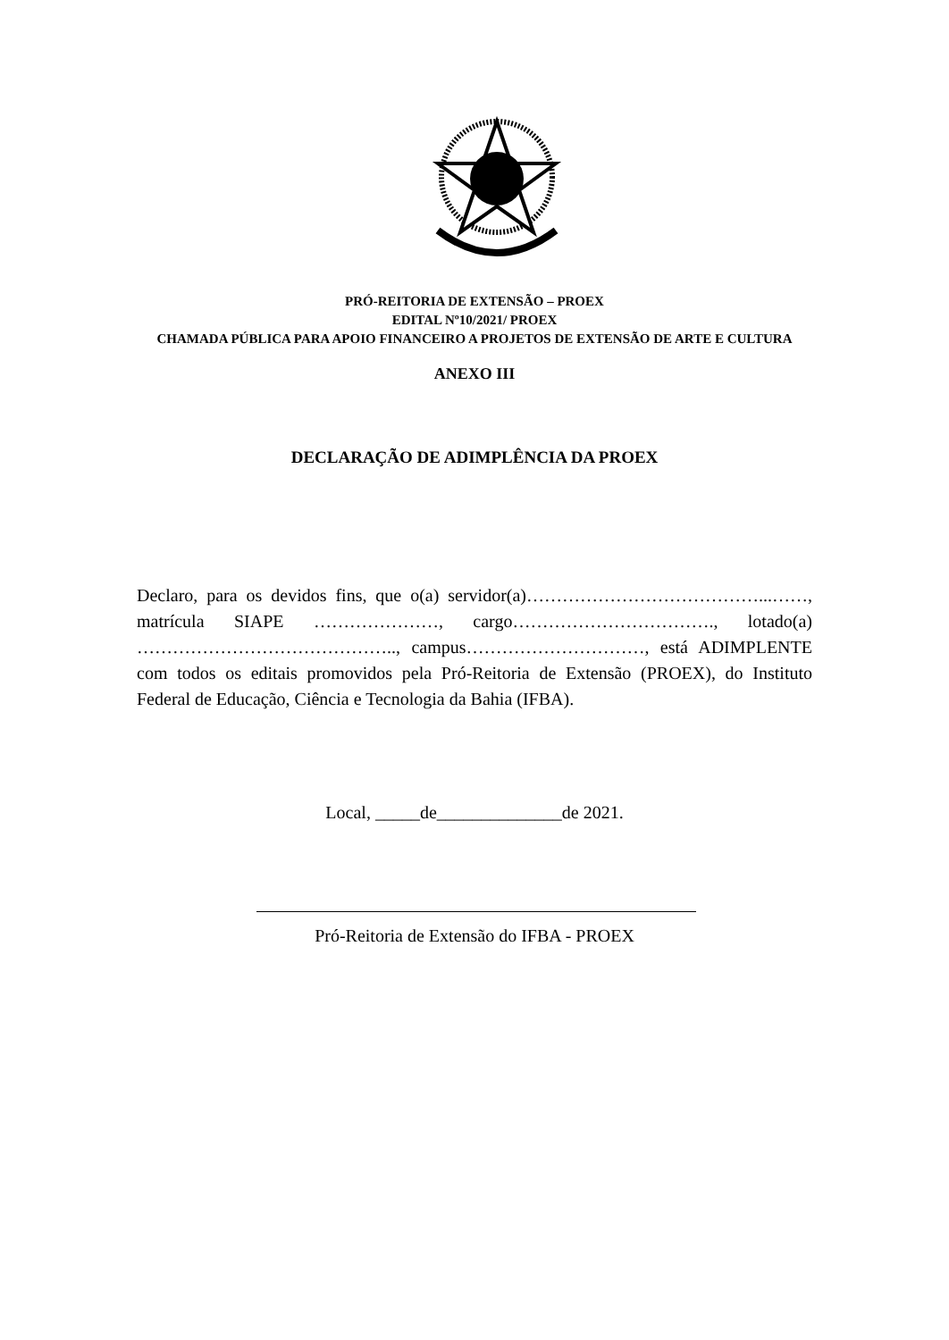PRÓ-REITORIA DE EXTENSÃO – PROEX
EDITAL Nº10/2021/ PROEX
CHAMADA PÚBLICA PARA APOIO FINANCEIRO A PROJETOS DE EXTENSÃO DE ARTE E CULTURA
ANEXO III
DECLARAÇÃO DE ADIMPLÊNCIA DA PROEX
Declaro, para os devidos fins, que o(a) servidor(a)…………………………………...……, matrícula SIAPE …………………, cargo……………………………., lotado(a) …………………………………….., campus…………………………, está ADIMPLENTE com todos os editais promovidos pela Pró-Reitoria de Extensão (PROEX), do Instituto Federal de Educação, Ciência e Tecnologia da Bahia (IFBA).
Local, _____de______________de 2021.
Pró-Reitoria de Extensão do IFBA - PROEX